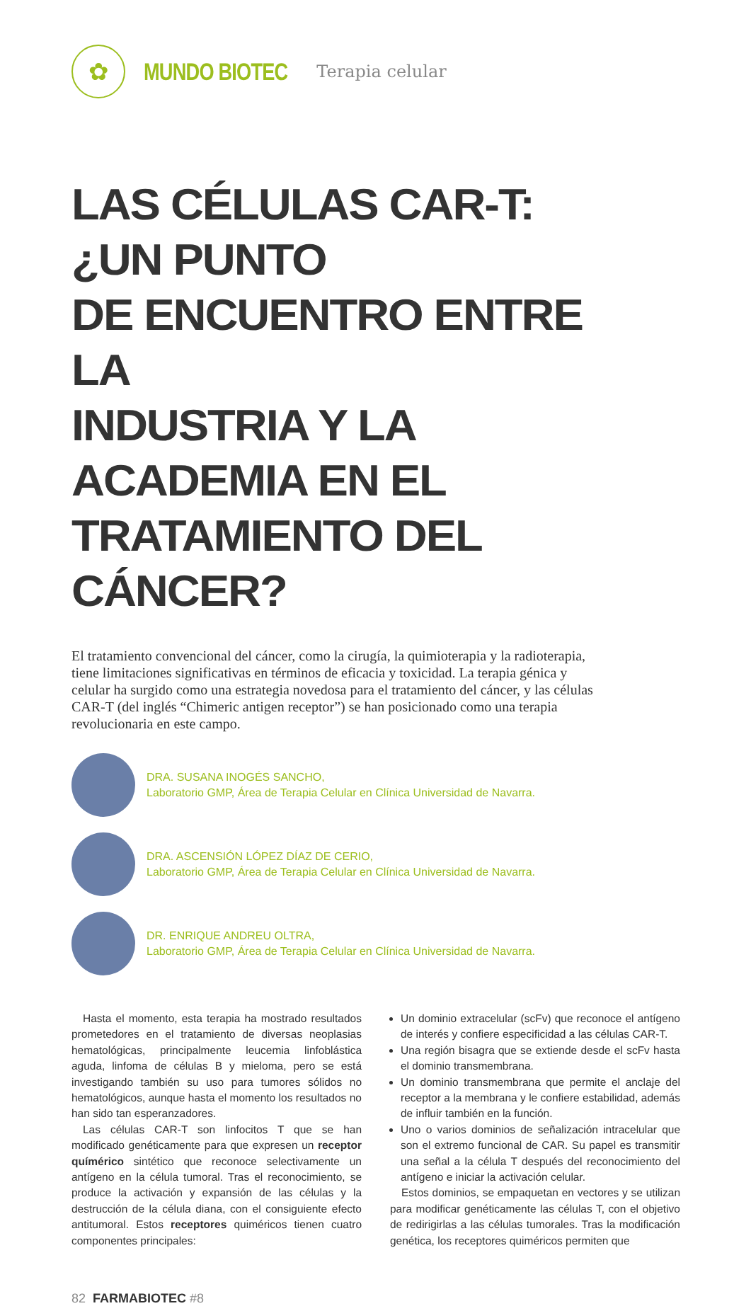✿
MUNDO BIOTEC
Terapia celular
LAS CÉLULAS CAR-T: ¿UN PUNTO
DE ENCUENTRO ENTRE LA
INDUSTRIA Y LA ACADEMIA EN EL
TRATAMIENTO DEL CÁNCER?
El tratamiento convencional del cáncer, como la cirugía, la quimioterapia y la radioterapia, tiene limitaciones significativas en términos de eficacia y toxicidad. La terapia génica y celular ha surgido como una estrategia novedosa para el tratamiento del cáncer, y las células CAR-T (del inglés “Chimeric antigen receptor”) se han posicionado como una terapia revolucionaria en este campo.
DRA. SUSANA INOGÉS SANCHO,
Laboratorio GMP, Área de Terapia Celular en Clínica Universidad de Navarra.
DRA. ASCENSIÓN LÓPEZ DÍAZ DE CERIO,
Laboratorio GMP, Área de Terapia Celular en Clínica Universidad de Navarra.
DR. ENRIQUE ANDREU OLTRA,
Laboratorio GMP, Área de Terapia Celular en Clínica Universidad de Navarra.
Hasta el momento, esta terapia ha mostrado resultados prometedores en el tratamiento de diversas neoplasias hematológicas, principalmente leucemia linfoblástica aguda, linfoma de células B y mieloma, pero se está investigando también su uso para tumores sólidos no hematológicos, aunque hasta el momento los resultados no han sido tan esperanzadores.
Las células CAR-T son linfocitos T que se han modificado genéticamente para que expresen un receptor químérico sintético que reconoce selectivamente un antígeno en la célula tumoral. Tras el reconocimiento, se produce la activación y expansión de las células y la destrucción de la célula diana, con el consiguiente efecto antitumoral. Estos receptores quiméricos tienen cuatro componentes principales:
Un dominio extracelular (scFv) que reconoce el antígeno de interés y confiere especificidad a las células CAR-T.
Una región bisagra que se extiende desde el scFv hasta el dominio transmembrana.
Un dominio transmembrana que permite el anclaje del receptor a la membrana y le confiere estabilidad, además de influir también en la función.
Uno o varios dominios de señalización intracelular que son el extremo funcional de CAR. Su papel es transmitir una señal a la célula T después del reconocimiento del antígeno e iniciar la activación celular.
Estos dominios, se empaquetan en vectores y se utilizan para modificar genéticamente las células T, con el objetivo de redirigirlas a las células tumorales. Tras la modificación genética, los receptores quiméricos permiten que
82 FARMABIOTEC #8